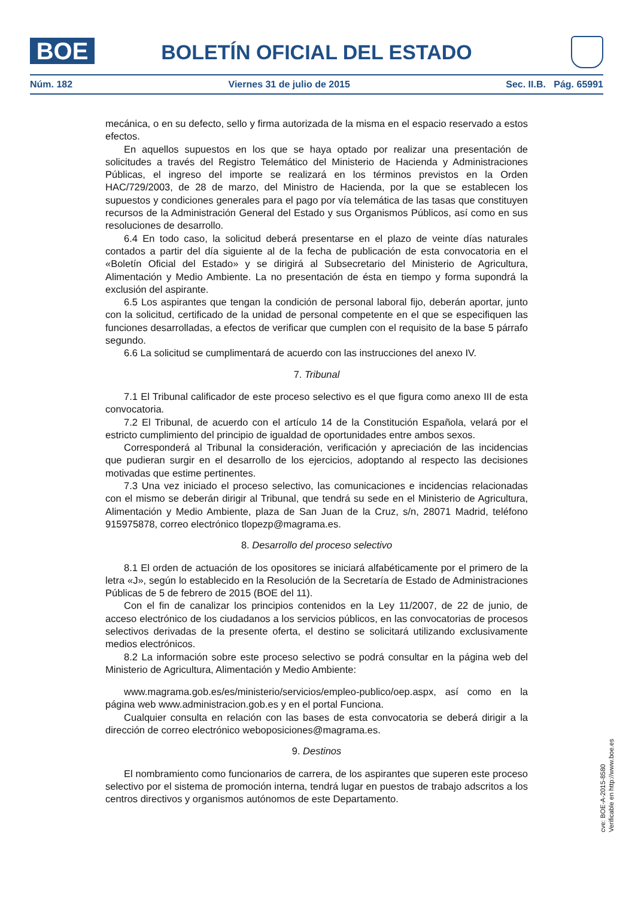BOE BOLETÍN OFICIAL DEL ESTADO
Núm. 182 Viernes 31 de julio de 2015 Sec. II.B. Pág. 65991
mecánica, o en su defecto, sello y firma autorizada de la misma en el espacio reservado a estos efectos.
En aquellos supuestos en los que se haya optado por realizar una presentación de solicitudes a través del Registro Telemático del Ministerio de Hacienda y Administraciones Públicas, el ingreso del importe se realizará en los términos previstos en la Orden HAC/729/2003, de 28 de marzo, del Ministro de Hacienda, por la que se establecen los supuestos y condiciones generales para el pago por vía telemática de las tasas que constituyen recursos de la Administración General del Estado y sus Organismos Públicos, así como en sus resoluciones de desarrollo.
6.4 En todo caso, la solicitud deberá presentarse en el plazo de veinte días naturales contados a partir del día siguiente al de la fecha de publicación de esta convocatoria en el «Boletín Oficial del Estado» y se dirigirá al Subsecretario del Ministerio de Agricultura, Alimentación y Medio Ambiente. La no presentación de ésta en tiempo y forma supondrá la exclusión del aspirante.
6.5 Los aspirantes que tengan la condición de personal laboral fijo, deberán aportar, junto con la solicitud, certificado de la unidad de personal competente en el que se especifiquen las funciones desarrolladas, a efectos de verificar que cumplen con el requisito de la base 5 párrafo segundo.
6.6 La solicitud se cumplimentará de acuerdo con las instrucciones del anexo IV.
7. Tribunal
7.1 El Tribunal calificador de este proceso selectivo es el que figura como anexo III de esta convocatoria.
7.2 El Tribunal, de acuerdo con el artículo 14 de la Constitución Española, velará por el estricto cumplimiento del principio de igualdad de oportunidades entre ambos sexos.
Corresponderá al Tribunal la consideración, verificación y apreciación de las incidencias que pudieran surgir en el desarrollo de los ejercicios, adoptando al respecto las decisiones motivadas que estime pertinentes.
7.3 Una vez iniciado el proceso selectivo, las comunicaciones e incidencias relacionadas con el mismo se deberán dirigir al Tribunal, que tendrá su sede en el Ministerio de Agricultura, Alimentación y Medio Ambiente, plaza de San Juan de la Cruz, s/n, 28071 Madrid, teléfono 915975878, correo electrónico tlopezp@magrama.es.
8. Desarrollo del proceso selectivo
8.1 El orden de actuación de los opositores se iniciará alfabéticamente por el primero de la letra «J», según lo establecido en la Resolución de la Secretaría de Estado de Administraciones Públicas de 5 de febrero de 2015 (BOE del 11).
Con el fin de canalizar los principios contenidos en la Ley 11/2007, de 22 de junio, de acceso electrónico de los ciudadanos a los servicios públicos, en las convocatorias de procesos selectivos derivadas de la presente oferta, el destino se solicitará utilizando exclusivamente medios electrónicos.
8.2 La información sobre este proceso selectivo se podrá consultar en la página web del Ministerio de Agricultura, Alimentación y Medio Ambiente:
www.magrama.gob.es/es/ministerio/servicios/empleo-publico/oep.aspx, así como en la página web www.administracion.gob.es y en el portal Funciona.
Cualquier consulta en relación con las bases de esta convocatoria se deberá dirigir a la dirección de correo electrónico weboposiciones@magrama.es.
9. Destinos
El nombramiento como funcionarios de carrera, de los aspirantes que superen este proceso selectivo por el sistema de promoción interna, tendrá lugar en puestos de trabajo adscritos a los centros directivos y organismos autónomos de este Departamento.
cve: BOE-A-2015-8580
Verificable en http://www.boe.es